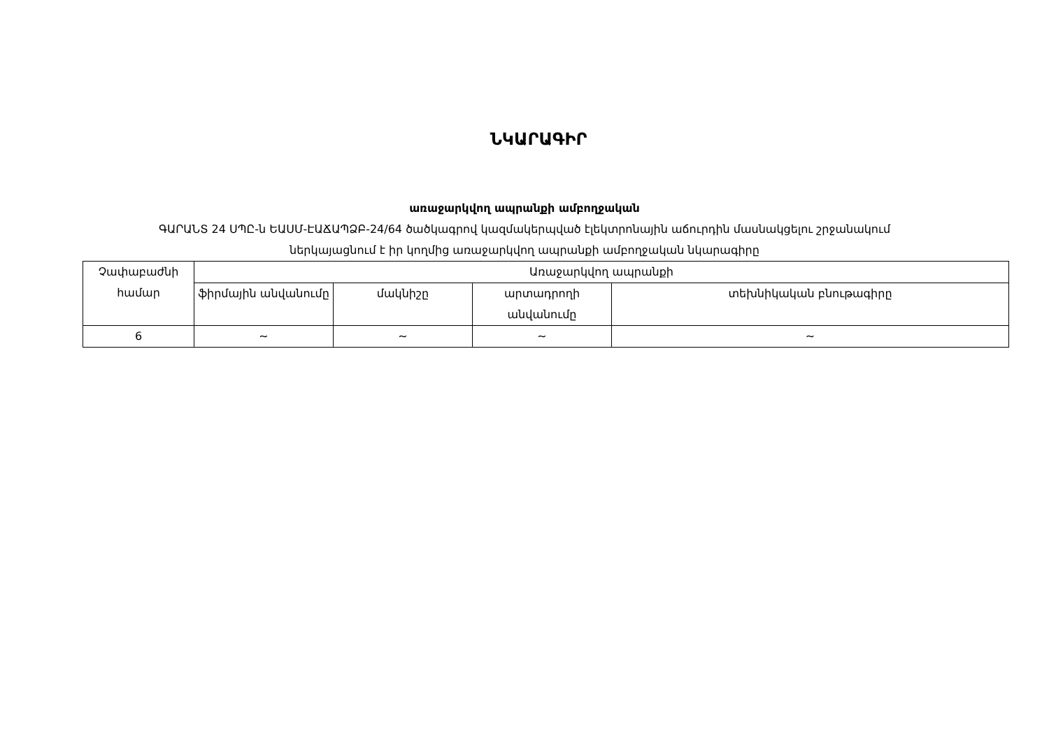ՆԿԱՐԱԳԻՐ
առաջարկվող ապրանքի ամբողջական
ԳԱՐԱՆՏ 24 ՍՊԸ-ն ԵԱՍՄ-ԷԱՃԱՊՁԲ-24/64 ծածկագրով կազմակերպված էլեկտրոնային աճուրդին մասնակցելու շրջանակում
ներկայացնում է իր կողմից առաջարկվող ապրանքի ամբողջական նկարագիրը
| Չափաբաժնի համար | Առաջարկվող ապրանքի | | | |
| --- | --- | --- | --- | --- |
| | ֆիրմային անվանումը | մակնիշը | արտադրողի անվանումը | տեխնիկական բնութագիրը |
| 6 | ~ | ~ | ~ | ~ |